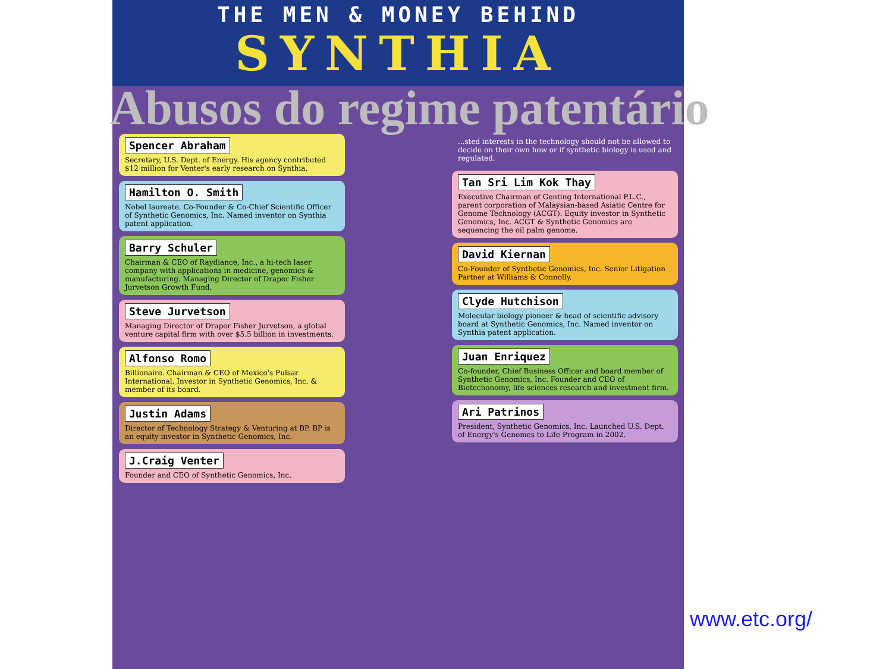THE MEN & MONEY BEHIND
SYNTHIA
Abusos do regime patentário
Spencer Abraham
Secretary, U.S. Dept. of Energy. His agency contributed $12 million for Venter's early research on Synthia.
Hamilton O. Smith
Nobel laureate. Co-Founder & Co-Chief Scientific Officer of Synthetic Genomics, Inc. Named inventor on Synthia patent application.
Barry Schuler
Chairman & CEO of Raydiance, Inc., a hi-tech laser company with applications in medicine, genomics & manufacturing. Managing Director of Draper Fisher Jurvetson Growth Fund.
Steve Jurvetson
Managing Director of Draper Fisher Jurvetson, a global venture capital firm with over $5.5 billion in investments.
Alfonso Romo
Billionaire. Chairman & CEO of Mexico's Pulsar International. Investor in Synthetic Genomics, Inc. & member of its board.
Justin Adams
Director of Technology Strategy & Venturing at BP. BP is an equity investor in Synthetic Genomics, Inc.
J.Craig Venter
Founder and CEO of Synthetic Genomics, Inc.
...sted interests in the technology should not be allowed to decide on their own how or if synthetic biology is used and regulated.
Tan Sri Lim Kok Thay
Executive Chairman of Genting International P.L.C., parent corporation of Malaysian-based Asiatic Centre for Genome Technology (ACGT). Equity investor in Synthetic Genomics, Inc. ACGT & Synthetic Genomics are sequencing the oil palm genome.
David Kiernan
Co-Founder of Synthetic Genomics, Inc. Senior Litigation Partner at Williams & Connolly.
Clyde Hutchison
Molecular biology pioneer & head of scientific advisory board at Synthetic Genomics, Inc. Named inventor on Synthia patent application.
Juan Enriquez
Co-founder, Chief Business Officer and board member of Synthetic Genomics, Inc. Founder and CEO of Biotechonomy, life sciences research and investment firm.
Ari Patrinos
President, Synthetic Genomics, Inc. Launched U.S. Dept. of Energy's Genomes to Life Program in 2002.
www.etc.org/